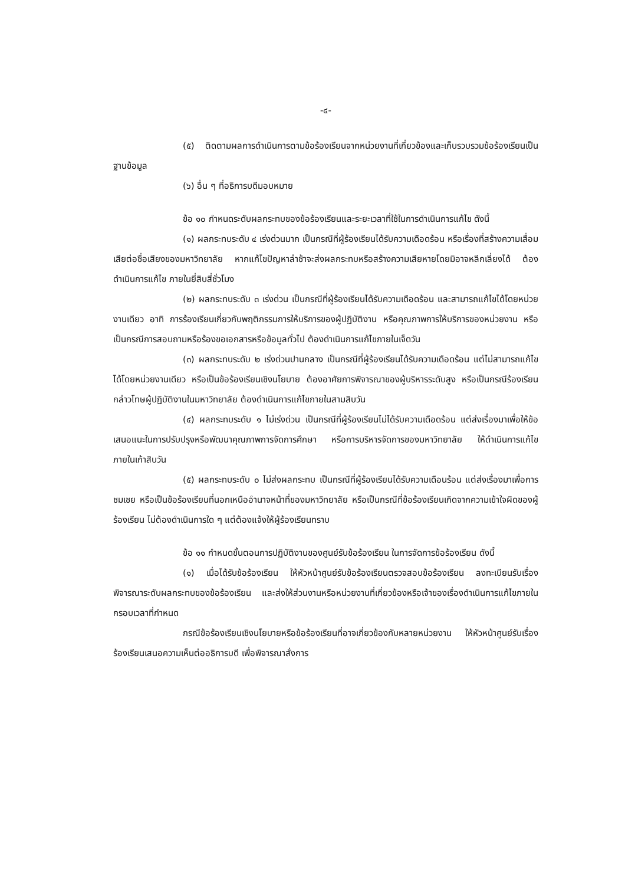-๔-
(๕) ติดตามผลการดำเนินการตามข้อร้องเรียนจากหน่วยงานที่เกี่ยวข้องและเก็บรวบรวมข้อร้องเรียนเป็นฐานข้อมูล
(๖) อื่น ๆ ที่อธิการบดีมอบหมาย
ข้อ ๑๐ กำหนดระดับผลกระทบของข้อร้องเรียนและระยะเวลาที่ใช้ในการดำเนินการแก้ไข ดังนี้
(๑) ผลกระทบระดับ ๔ เร่งด่วนมาก เป็นกรณีที่ผู้ร้องเรียนได้รับความเดือดร้อน หรือเรื่องที่สร้างความเสื่อมเสียต่อชื่อเสียงของมหาวิทยาลัย หากแก้ไขปัญหาล่าช้าจะส่งผลกระทบหรือสร้างความเสียหายโดยมิอาจหลีกเลี่ยงได้ ต้องดำเนินการแก้ไข ภายในยี่สิบสี่ชั่วโมง
(๒) ผลกระทบระดับ ๓ เร่งด่วน เป็นกรณีที่ผู้ร้องเรียนได้รับความเดือดร้อน และสามารถแก้ไขได้โดยหน่วยงานเดียว อาทิ การร้องเรียนเกี่ยวกับพฤติกรรมการให้บริการของผู้ปฏิบัติงาน หรือคุณภาพการให้บริการของหน่วยงาน หรือเป็นกรณีการสอบถามหรือร้องขอเอกสารหรือข้อมูลทั่วไป ต้องดำเนินการแก้ไขภายในเจ็ดวัน
(๓) ผลกระทบระดับ ๒ เร่งด่วนปานกลาง เป็นกรณีที่ผู้ร้องเรียนได้รับความเดือดร้อน แต่ไม่สามารถแก้ไขได้โดยหน่วยงานเดียว หรือเป็นข้อร้องเรียนเชิงนโยบาย ต้องอาศัยการพิจารณาของผู้บริหารระดับสูง หรือเป็นกรณีร้องเรียนกล่าวโทษผู้ปฏิบัติงานในมหาวิทยาลัย ต้องดำเนินการแก้ไขภายในสามสิบวัน
(๔) ผลกระทบระดับ ๑ ไม่เร่งด่วน เป็นกรณีที่ผู้ร้องเรียนไม่ได้รับความเดือดร้อน แต่ส่งเรื่องมาเพื่อให้ข้อเสนอแนะในการปรับปรุงหรือพัฒนาคุณภาพการจัดการศึกษา หรือการบริหารจัดการของมหาวิทยาลัย ให้ดำเนินการแก้ไข ภายในเก้าสิบวัน
(๕) ผลกระทบระดับ ๐ ไม่ส่งผลกระทบ เป็นกรณีที่ผู้ร้องเรียนได้รับความเดือนร้อน แต่ส่งเรื่องมาเพื่อการชมเชย หรือเป็นข้อร้องเรียนที่นอกเหนืออำนาจหน้าที่ของมหาวิทยาลัย หรือเป็นกรณีที่ข้อร้องเรียนเกิดจากความเข้าใจผิดของผู้ร้องเรียน ไม่ต้องดำเนินการใด ๆ แต่ต้องแจ้งให้ผู้ร้องเรียนทราบ
ข้อ ๑๑ กำหนดขั้นตอนการปฏิบัติงานของศูนย์รับข้อร้องเรียน ในการจัดการข้อร้องเรียน ดังนี้
(๑) เมื่อได้รับข้อร้องเรียน ให้หัวหน้าศูนย์รับข้อร้องเรียนตรวจสอบข้อร้องเรียน ลงทะเบียนรับเรื่อง พิจารณาระดับผลกระทบของข้อร้องเรียน และส่งให้ส่วนงานหรือหน่วยงานที่เกี่ยวข้องหรือเจ้าของเรื่องดำเนินการแก้ไขภายในกรอบเวลาที่กำหนด
กรณีข้อร้องเรียนเชิงนโยบายหรือข้อร้องเรียนที่อาจเกี่ยวข้องกับหลายหน่วยงาน ให้หัวหน้าศูนย์รับเรื่องร้องเรียนเสนอความเห็นต่ออธิการบดี เพื่อพิจารณาสั่งการ